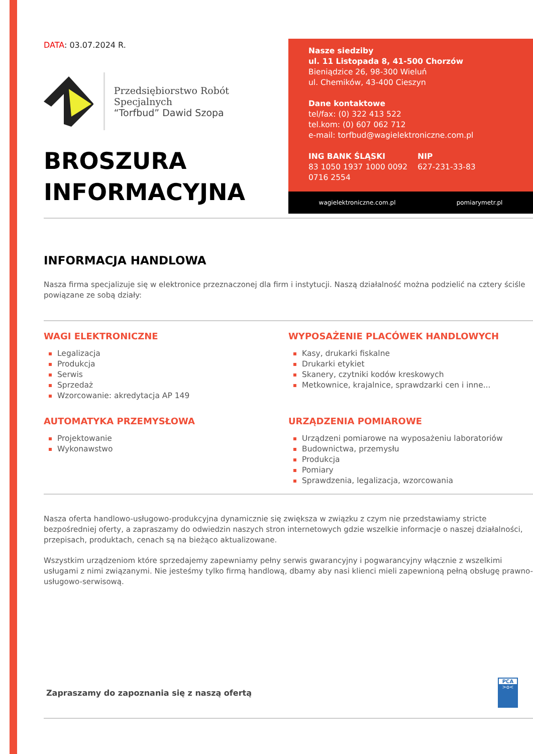DATA: 03.07.2024 R.
Przedsiębiorstwo Robót Specjalnych
“Torfbud” Dawid Szopa
BROSZURA
INFORMACYJNA
Nasze siedziby
ul. 11 Listopada 8, 41-500 Chorzów
Bieniądzice 26, 98-300 Wieluń
ul. Chemików, 43-400 Cieszyn
Dane kontaktowe
tel/fax: (0) 322 413 522
tel.kom: (0) 607 062 712
e-mail: torfbud@wagielektroniczne.com.pl
ING BANK ŚLĄSKI
83 1050 1937 1000 0092
0716 2554
NIP
627-231-33-83
wagielektroniczne.com.pl pomiarymetr.pl
INFORMACJA HANDLOWA
Nasza firma specjalizuje się w elektronice przeznaczonej dla firm i instytucji. Naszą działalność można podzielić na cztery ściśle powiązane ze sobą działy:
WAGI ELEKTRONICZNE
Legalizacja
Produkcja
Serwis
Sprzedaż
Wzorcowanie: akredytacja AP 149
WYPOSAŻENIE PLACÓWEK HANDLOWYCH
Kasy, drukarki fiskalne
Drukarki etykiet
Skanery, czytniki kodów kreskowych
Metkownice, krajalnice, sprawdzarki cen i inne...
AUTOMATYKA PRZEMYSŁOWA
Projektowanie
Wykonawstwo
URZĄDZENIA POMIAROWE
Urządzeni pomiarowe na wyposażeniu laboratoriów
Budownictwa, przemysłu
Produkcja
Pomiary
Sprawdzenia, legalizacja, wzorcowania
Nasza oferta handlowo-usługowo-produkcyjna dynamicznie się zwiększa w związku z czym nie przedstawiamy stricte bezpośredniej oferty, a zapraszamy do odwiedzin naszych stron internetowych gdzie wszelkie informacje o naszej działalności, przepisach, produktach, cenach są na bieżąco aktualizowane.
Wszystkim urządzeniom które sprzedajemy zapewniamy pełny serwis gwarancyjny i pogwarancyjny włącznie z wszelkimi usługami z nimi związanymi. Nie jesteśmy tylko firmą handlową, dbamy aby nasi klienci mieli zapewnioną pełną obsługę prawno-usługowo-serwisową.
Zapraszamy do zapoznania się z naszą ofertą
PCA
>o<